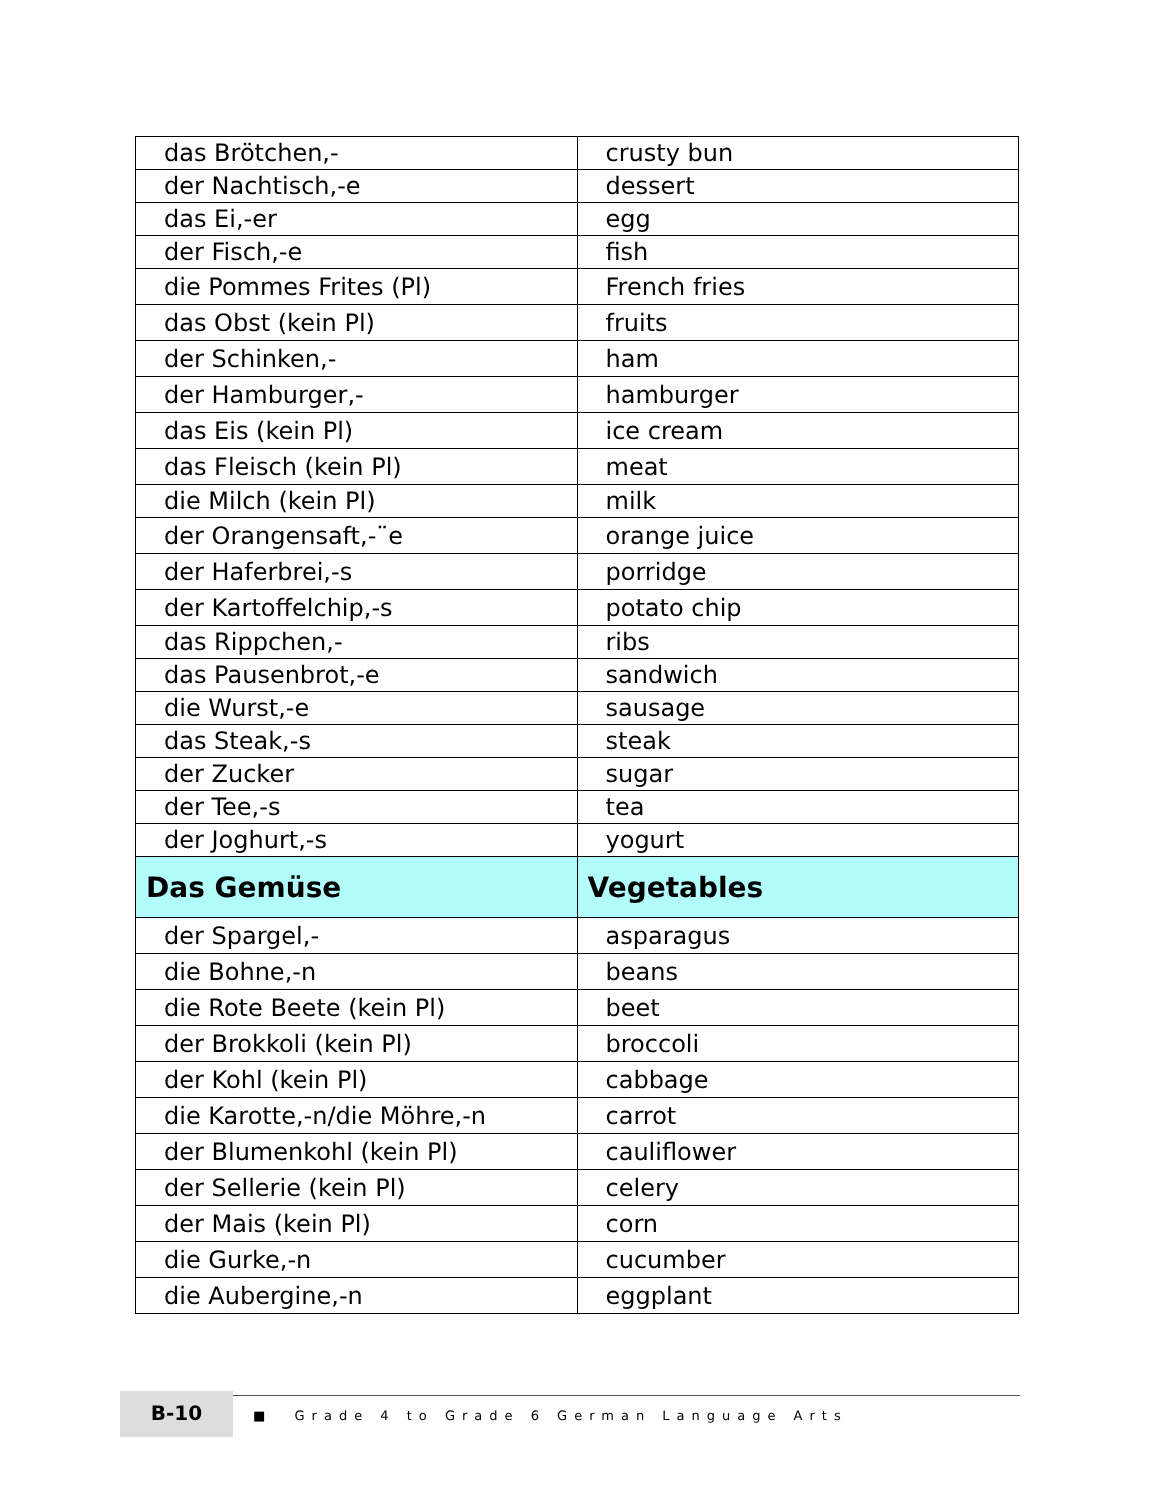| das Brötchen,- | crusty bun |
| der Nachtisch,-e | dessert |
| das Ei,-er | egg |
| der Fisch,-e | fish |
| die Pommes Frites (Pl) | French fries |
| das Obst (kein Pl) | fruits |
| der Schinken,- | ham |
| der Hamburger,- | hamburger |
| das Eis (kein Pl) | ice cream |
| das Fleisch (kein Pl) | meat |
| die Milch (kein Pl) | milk |
| der Orangensaft,-¨e | orange juice |
| der Haferbrei,-s | porridge |
| der Kartoffelchip,-s | potato chip |
| das Rippchen,- | ribs |
| das Pausenbrot,-e | sandwich |
| die Wurst,-e | sausage |
| das Steak,-s | steak |
| der Zucker | sugar |
| der Tee,-s | tea |
| der Joghurt,-s | yogurt |
| Das Gemüse | Vegetables |
| der Spargel,- | asparagus |
| die Bohne,-n | beans |
| die Rote Beete (kein Pl) | beet |
| der Brokkoli (kein Pl) | broccoli |
| der Kohl (kein Pl) | cabbage |
| die Karotte,-n/die Möhre,-n | carrot |
| der Blumenkohl (kein Pl) | cauliflower |
| der Sellerie (kein Pl) | celery |
| der Mais (kein Pl) | corn |
| die Gurke,-n | cucumber |
| die Aubergine,-n | eggplant |
B-10
■ Grade 4 to Grade 6 German Language Arts